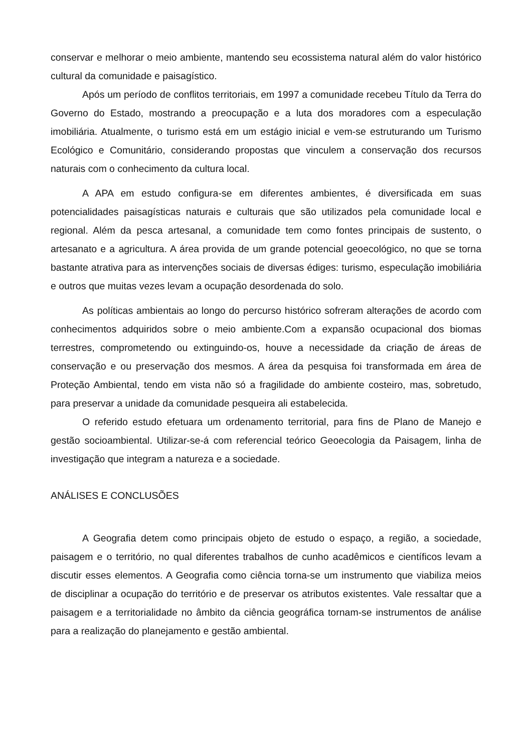conservar e melhorar o meio ambiente, mantendo seu ecossistema natural além do valor histórico cultural da comunidade e paisagístico.
Após um período de conflitos territoriais, em 1997 a comunidade recebeu Título da Terra do Governo do Estado, mostrando a preocupação e a luta dos moradores com a especulação imobiliária. Atualmente, o turismo está em um estágio inicial e vem-se estruturando um Turismo Ecológico e Comunitário, considerando propostas que vinculem a conservação dos recursos naturais com o conhecimento da cultura local.
A APA em estudo configura-se em diferentes ambientes, é diversificada em suas potencialidades paisagísticas naturais e culturais que são utilizados pela comunidade local e regional. Além da pesca artesanal, a comunidade tem como fontes principais de sustento, o artesanato e a agricultura. A área provida de um grande potencial geoecológico, no que se torna bastante atrativa para as intervenções sociais de diversas édiges: turismo, especulação imobiliária e outros que muitas vezes levam a ocupação desordenada do solo.
As políticas ambientais ao longo do percurso histórico sofreram alterações de acordo com conhecimentos adquiridos sobre o meio ambiente.Com a expansão ocupacional dos biomas terrestres, comprometendo ou extinguindo-os, houve a necessidade da criação de áreas de conservação e ou preservação dos mesmos. A área da pesquisa foi transformada em área de Proteção Ambiental, tendo em vista não só a fragilidade do ambiente costeiro, mas, sobretudo, para preservar a unidade da comunidade pesqueira ali estabelecida.
O referido estudo efetuara um ordenamento territorial, para fins de Plano de Manejo e gestão socioambiental. Utilizar-se-á com referencial teórico Geoecologia da Paisagem, linha de investigação que integram a natureza e a sociedade.
ANÁLISES E CONCLUSÕES
A Geografia detem como principais objeto de estudo o espaço, a região, a sociedade, paisagem e o território, no qual diferentes trabalhos de cunho acadêmicos e científicos levam a discutir esses elementos. A Geografia como ciência torna-se um instrumento que viabiliza meios de disciplinar a ocupação do território e de preservar os atributos existentes. Vale ressaltar que a paisagem e a territorialidade no âmbito da ciência geográfica tornam-se instrumentos de análise para a realização do planejamento e gestão ambiental.